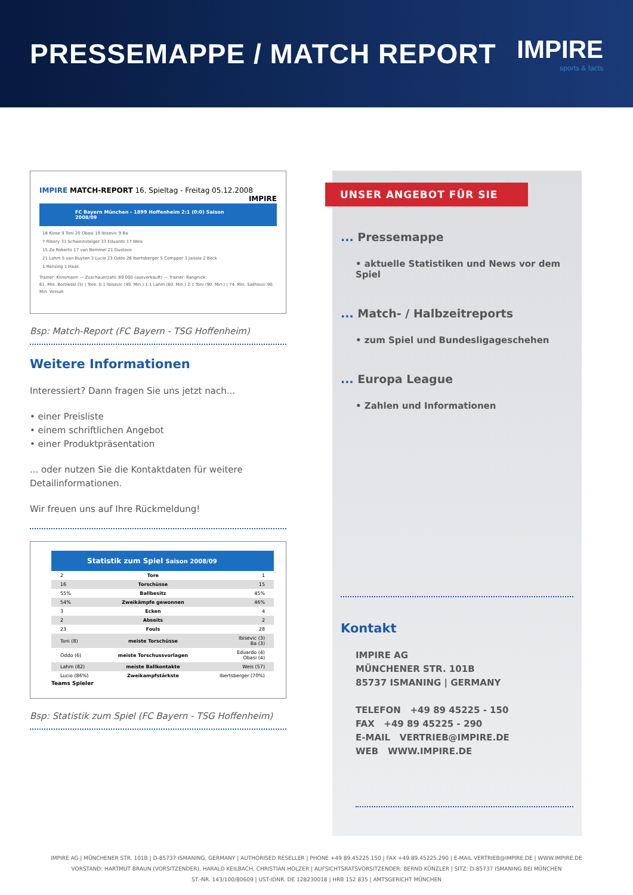PRESSEMAPPE / MATCH REPORT IMPIRE
sports & facts
IMPIRE MATCH-REPORT 16. Spieltag - Freitag 05.12.2008 IMPIRE
FC Bayern München - 1899 Hoffenheim 2:1 (0:0) Saison 2008/09
18 Klose 9 Toni 20 Obasi 19 Ibisevic 9 Ba
7 Ribery 31 Schweinsteiger 33 Eduardo 17 Weis
15 Ze Roberto 17 van Bommel 21 Gustavo
21 Lahm 5 van Buyten 3 Lucio 23 Oddo 26 Ibertsberger 5 Compper 3 Jaissle 2 Beck
1 Rensing 1 Haas
Trainer: Klinsmann — Zuschauerzahl: 69 000 (ausverkauft) — Trainer: Rangnick
61. Min. Borowski (5) | Tore: 0:1 Ibisevic (49. Min.) 1:1 Lahm (60. Min.) 2:1 Toni (90. Min.) | 74. Min. Salihovic 90. Min. Vorsah
Bsp: Match-Report (FC Bayern - TSG Hoffenheim)
Weitere Informationen
Interessiert? Dann fragen Sie uns jetzt nach...
• einer Preisliste
• einem schriftlichen Angebot
• einer Produktpräsentation
... oder nutzen Sie die Kontaktdaten für weitere Detailinformationen.
Wir freuen uns auf Ihre Rückmeldung!
Statistik zum Spiel Saison 2008/09
| 2 | Tore | 1 |
| 16 | Torschüsse | 15 |
| 55% | Ballbesitz | 45% |
| 54% | Zweikämpfe gewonnen | 46% |
| 3 | Ecken | 4 |
| 2 | Abseits | 2 |
| 23 | Fouls | 28 |
| Toni (8) | meiste Torschüsse | Ibisevic (3) Ba (3) |
| Oddo (6) | meiste Torschussvorlagen | Eduardo (4) Obasi (4) |
| Lahm (82) | meiste Ballkontakte | Weis (57) |
| Lucio (86%) | Zweikampfstärkste | Ibertsberger (70%) |
Teams Spieler
Bsp: Statistik zum Spiel (FC Bayern - TSG Hoffenheim)
UNSER ANGEBOT FÜR SIE
... Pressemappe
• aktuelle Statistiken und News vor dem Spiel
... Match- / Halbzeitreports
• zum Spiel und Bundesligageschehen
... Europa League
• Zahlen und Informationen
Kontakt
IMPIRE AG
MÜNCHENER STR. 101B
85737 ISMANING | GERMANY
TELEFON +49 89 45225 - 150
FAX +49 89 45225 - 290
E-MAIL VERTRIEB@IMPIRE.DE
WEB WWW.IMPIRE.DE
IMPIRE AG | MÜNCHENER STR. 101B | D-85737 ISMANING, GERMANY | AUTHORISED RESELLER | PHONE +49 89.45225.150 | FAX +49 89.45225.290 | E-MAIL VERTRIEB@IMPIRE.DE | WWW.IMPIRE.DE
VORSTAND: HARTMUT BRAUN (VORSITZENDER), HARALD KEILBACH, CHRISTIAN HOLZER | AUFSICHTSRATSVORSITZENDER: BERND KÜNZLER | SITZ: D-85737 ISMANING BEI MÜNCHEN
ST.-NR. 143/100/80609 | UST-IDNR. DE 128230018 | HRB 152 835 | AMTSGERICHT MÜNCHEN